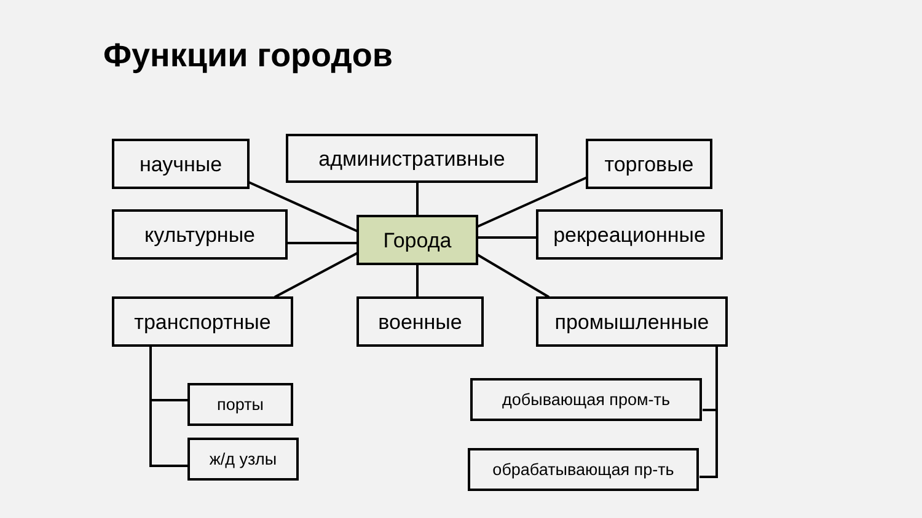Функции городов
научные административные торговые
культурные Города рекреационные
транспортные военные промышленные
порты
ж/д узлы
добывающая пром-ть
обрабатывающая пр-ть